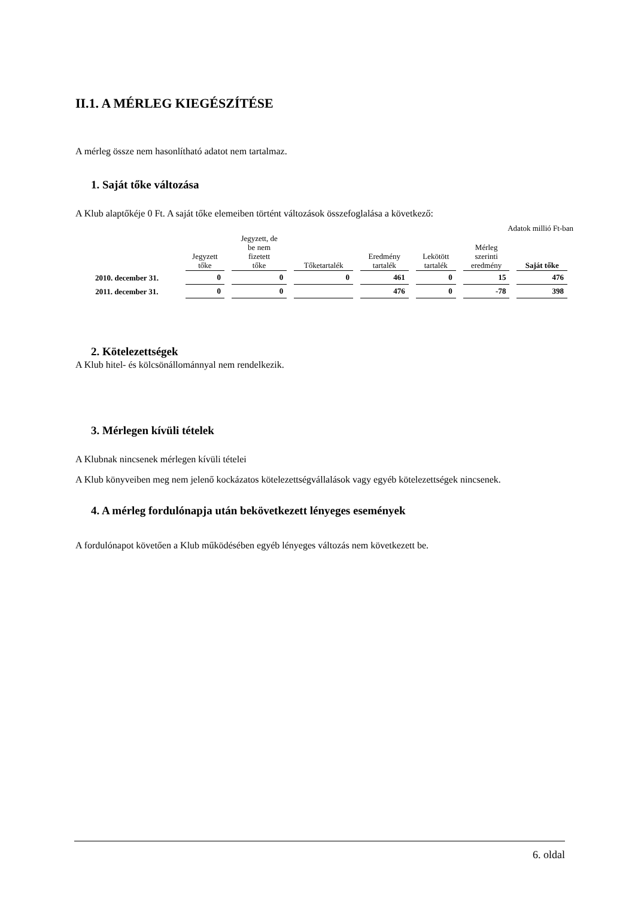II.1. A MÉRLEG KIEGÉSZÍTÉSE
A mérleg össze nem hasonlítható adatot nem tartalmaz.
1. Saját tőke változása
A Klub alaptőkéje 0 Ft. A saját tőke elemeiben történt változások összefoglalása a következő:
Adatok millió Ft-ban
| | Jegyzett tőke | Jegyzett, de be nem fizetett tőke | Tőketartalék | Eredmény tartalék | Lekötött tartalék | Mérleg szerinti eredmény | Saját tőke |
| --- | --- | --- | --- | --- | --- | --- | --- |
| 2010. december 31. | 0 | 0 | 0 | 461 | 0 | 15 | 476 |
| 2011. december 31. | 0 | 0 | | 476 | 0 | -78 | 398 |
2. Kötelezettségek
A Klub hitel- és kölcsönállománnyal nem rendelkezik.
3. Mérlegen kívüli tételek
A Klubnak nincsenek mérlegen kívüli tételei
A Klub könyveiben meg nem jelenő kockázatos kötelezettségvállalások vagy egyéb kötelezettségek nincsenek.
4. A mérleg fordulónapja után bekövetkezett lényeges események
A fordulónapot követően a Klub működésében egyéb lényeges változás nem következett be.
6. oldal